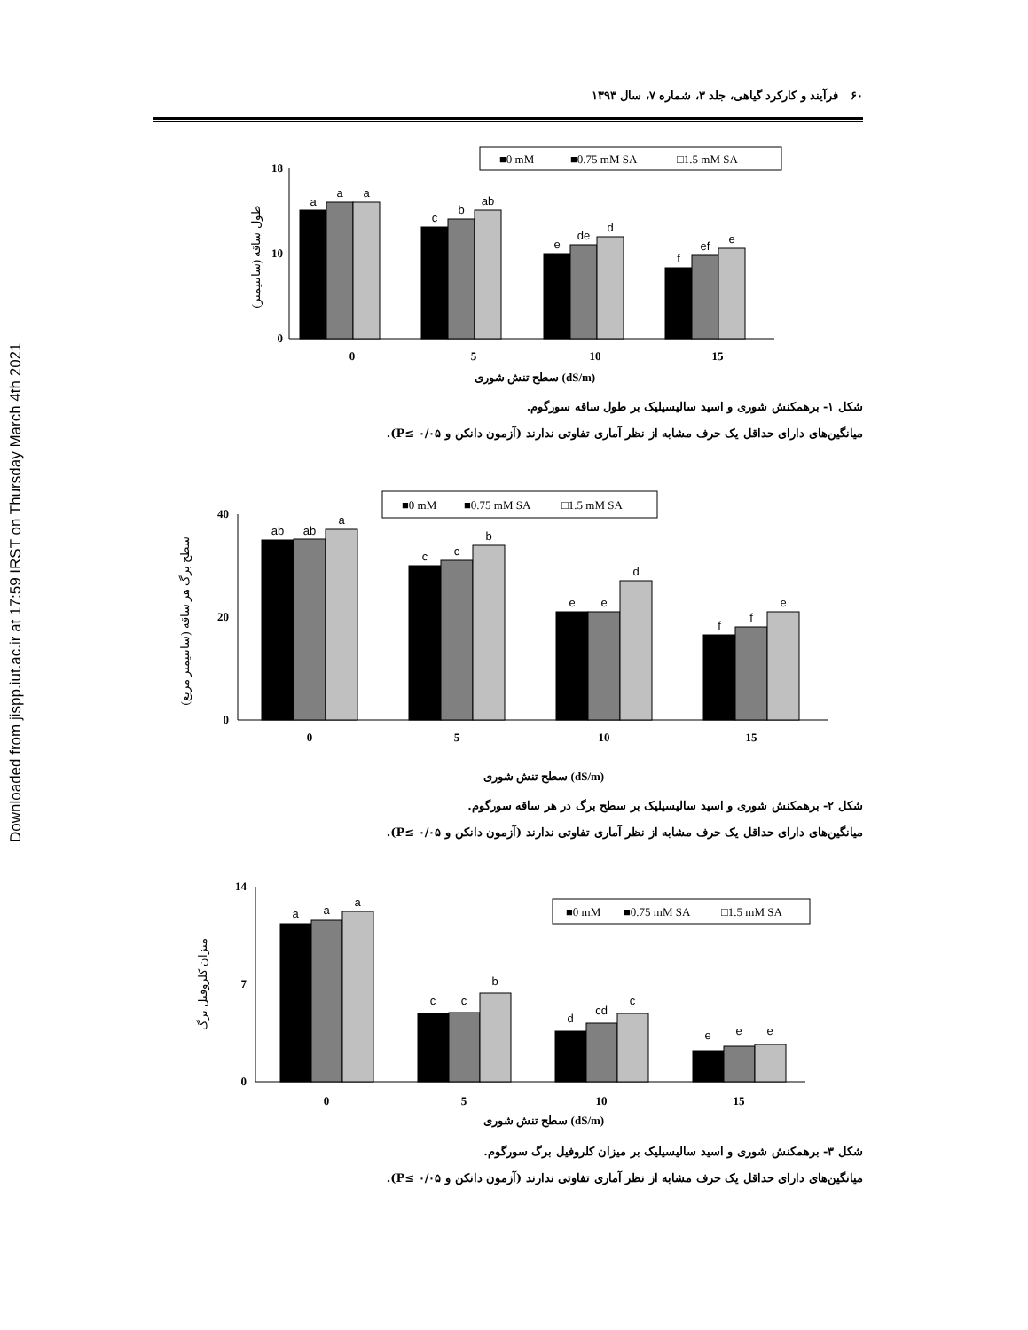Downloaded from jispp.iut.ac.ir at 17:59 IRST on Thursday March 4th 2021
۶۰ فرآیند و کارکرد گیاهی، جلد ۳، شماره ۷، سال ۱۳۹۳
■0 mM
■0.75 mM SA
□1.5 mM SA
0
10
18
a
a
a
c
b
ab
e
de
d
f
ef
e
0
5
10
15
سطح تنش شوری (dS/m)
طول ساقه (سانتیمتر)
شکل ۱- برهمکنش شوری و اسید سالیسیلیک بر طول ساقه سورگوم.
میانگین‌های دارای حداقل یک حرف مشابه از نظر آماری تفاوتی ندارند (آزمون دانکن و P≤ ۰/۰۵).
■0 mM
■0.75 mM SA
□1.5 mM SA
0
20
40
ab
ab
a
c
c
b
e
e
d
f
f
e
0
5
10
15
سطح تنش شوری (dS/m)
سطح برگ هر ساقه (سانتیمتر مربع)
شکل ۲- برهمکنش شوری و اسید سالیسیلیک بر سطح برگ در هر ساقه سورگوم.
میانگین‌های دارای حداقل یک حرف مشابه از نظر آماری تفاوتی ندارند (آزمون دانکن و P≤ ۰/۰۵).
■0 mM
■0.75 mM SA
□1.5 mM SA
0
7
14
a
a
a
c
c
b
d
cd
c
e
e
e
0
5
10
15
سطح تنش شوری (dS/m)
میزان کلروفیل برگ
شکل ۳- برهمکنش شوری و اسید سالیسیلیک بر میزان کلروفیل برگ سورگوم.
میانگین‌های دارای حداقل یک حرف مشابه از نظر آماری تفاوتی ندارند (آزمون دانکن و P≤ ۰/۰۵).